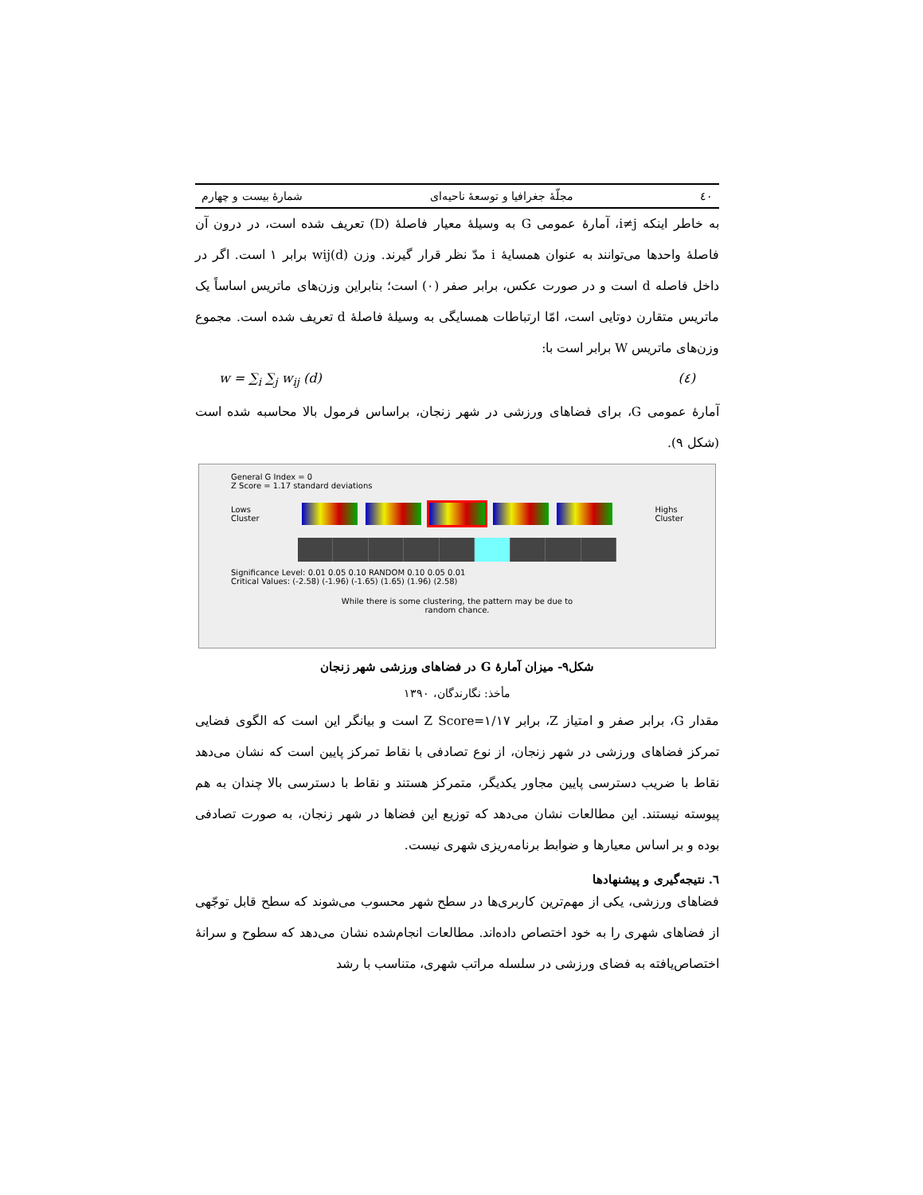٤٠ مجلّهٔ جغرافیا و توسعهٔ ناحیه‌ای شمارهٔ بیست و چهارم
به خاطر اینکه i≠j، آمارهٔ عمومی G به وسیلهٔ معیار فاصلهٔ (D) تعریف شده است، در درون آن فاصلهٔ واحدها می‌توانند به عنوان همسایهٔ i مدّ نظر قرار گیرند. وزن wij(d) برابر ۱ است. اگر در داخل فاصله d است و در صورت عکس، برابر صفر (۰) است؛ بنابراین وزن‌های ماتریس اساساً یک ماتریس متقارن دوتایی است، امّا ارتباطات همسایگی به وسیلهٔ فاصلهٔ d تعریف شده است. مجموع وزن‌های ماتریس W برابر است با:
w = ∑<sub>i</sub> ∑<sub>j</sub> w<sub>ij</sub> (d) (٤)
آمارهٔ عمومی G، برای فضاهای ورزشی در شهر زنجان، براساس فرمول بالا محاسبه شده است (شکل ۹).
General G Index = 0
Z Score = 1.17 standard deviations
Lows
Cluster
Highs
Cluster
Significance Level: 0.01 0.05 0.10 RANDOM 0.10 0.05 0.01
Critical Values: (-2.58) (-1.96) (-1.65) (1.65) (1.96) (2.58)
While there is some clustering, the pattern may be due to
random chance.
شکل۹- میزان آمارهٔ G در فضاهای ورزشی شهر زنجان
مأخذ: نگارندگان، ۱۳۹۰
مقدار G، برابر صفر و امتیاز Z، برابر Z Score=۱/۱۷ است و بیانگر این است که الگوی فضایی تمرکز فضاهای ورزشی در شهر زنجان، از نوع تصادفی با نقاط تمرکز پایین است که نشان می‌دهد نقاط با ضریب دسترسی پایین مجاور یکدیگر، متمرکز هستند و نقاط با دسترسی بالا چندان به هم پیوسته نیستند. این مطالعات نشان می‌دهد که توزیع این فضاها در شهر زنجان، به صورت تصادفی بوده و بر اساس معیارها و ضوابط برنامه‌ریزی شهری نیست.
٦. نتیجه‌گیری و پیشنهادها
فضاهای ورزشی، یکی از مهم‌ترین کاربری‌ها در سطح شهر محسوب می‌شوند که سطح قابل توجّهی از فضاهای شهری را به خود اختصاص داده‌اند. مطالعات انجام‌شده نشان می‌دهد که سطوح و سرانهٔ اختصاص‌یافته به فضای ورزشی در سلسله مراتب شهری، متناسب با رشد